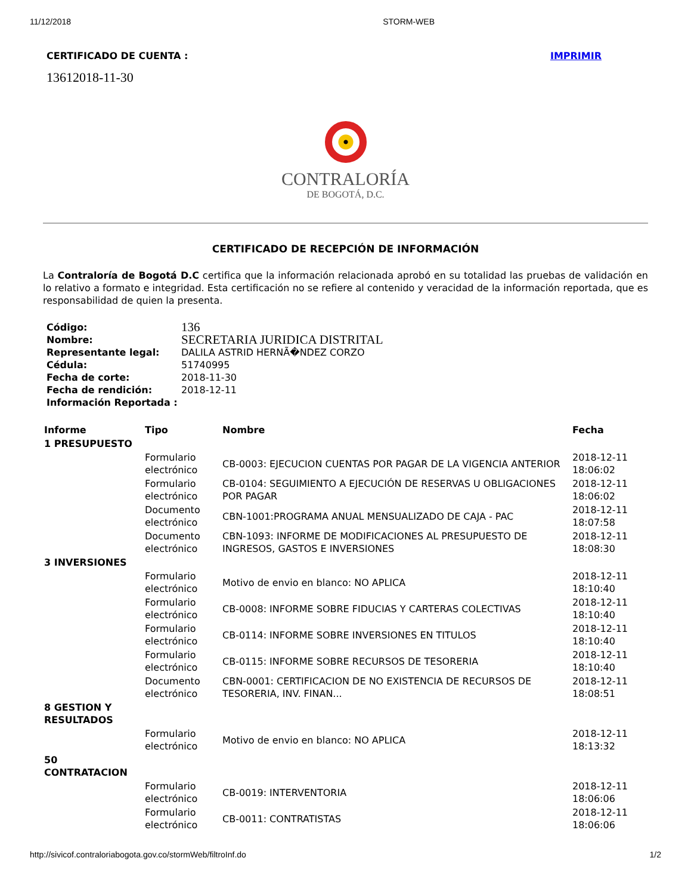11/12/2018 STORM-WEB
CERTIFICADO DE CUENTA : IMPRIMIR
13612018-11-30
CONTRALORÍA
DE BOGOTÁ, D.C.
CERTIFICADO DE RECEPCIÓN DE INFORMACIÓN
La Contraloría de Bogotá D.C certifica que la información relacionada aprobó en su totalidad las pruebas de validación en lo relativo a formato e integridad. Esta certificación no se refiere al contenido y veracidad de la información reportada, que es responsabilidad de quien la presenta.
| Código: | 136 |
| Nombre: | SECRETARIA JURIDICA DISTRITAL |
| Representante legal: | DALILA ASTRID HERNÃ�NDEZ CORZO |
| Cédula: | 51740995 |
| Fecha de corte: | 2018-11-30 |
| Fecha de rendición: | 2018-12-11 |
| Información Reportada : | |
| Informe | Tipo | Nombre | Fecha |
| --- | --- | --- | --- |
| 1 PRESUPUESTO | | | |
| | Formulario electrónico | CB-0003: EJECUCION CUENTAS POR PAGAR DE LA VIGENCIA ANTERIOR | 2018-12-11 18:06:02 |
| | Formulario electrónico | CB-0104: SEGUIMIENTO A EJECUCIÓN DE RESERVAS U OBLIGACIONES POR PAGAR | 2018-12-11 18:06:02 |
| | Documento electrónico | CBN-1001:PROGRAMA ANUAL MENSUALIZADO DE CAJA - PAC | 2018-12-11 18:07:58 |
| | Documento electrónico | CBN-1093: INFORME DE MODIFICACIONES AL PRESUPUESTO DE INGRESOS, GASTOS E INVERSIONES | 2018-12-11 18:08:30 |
| 3 INVERSIONES | | | |
| | Formulario electrónico | Motivo de envio en blanco: NO APLICA | 2018-12-11 18:10:40 |
| | Formulario electrónico | CB-0008: INFORME SOBRE FIDUCIAS Y CARTERAS COLECTIVAS | 2018-12-11 18:10:40 |
| | Formulario electrónico | CB-0114: INFORME SOBRE INVERSIONES EN TITULOS | 2018-12-11 18:10:40 |
| | Formulario electrónico | CB-0115: INFORME SOBRE RECURSOS DE TESORERIA | 2018-12-11 18:10:40 |
| | Documento electrónico | CBN-0001: CERTIFICACION DE NO EXISTENCIA DE RECURSOS DE TESORERIA, INV. FINAN... | 2018-12-11 18:08:51 |
| 8 GESTION Y RESULTADOS | | | |
| | Formulario electrónico | Motivo de envio en blanco: NO APLICA | 2018-12-11 18:13:32 |
| 50 CONTRATACION | | | |
| | Formulario electrónico | CB-0019: INTERVENTORIA | 2018-12-11 18:06:06 |
| | Formulario electrónico | CB-0011: CONTRATISTAS | 2018-12-11 18:06:06 |
http://sivicof.contraloriabogota.gov.co/stormWeb/filtroInf.do 1/2